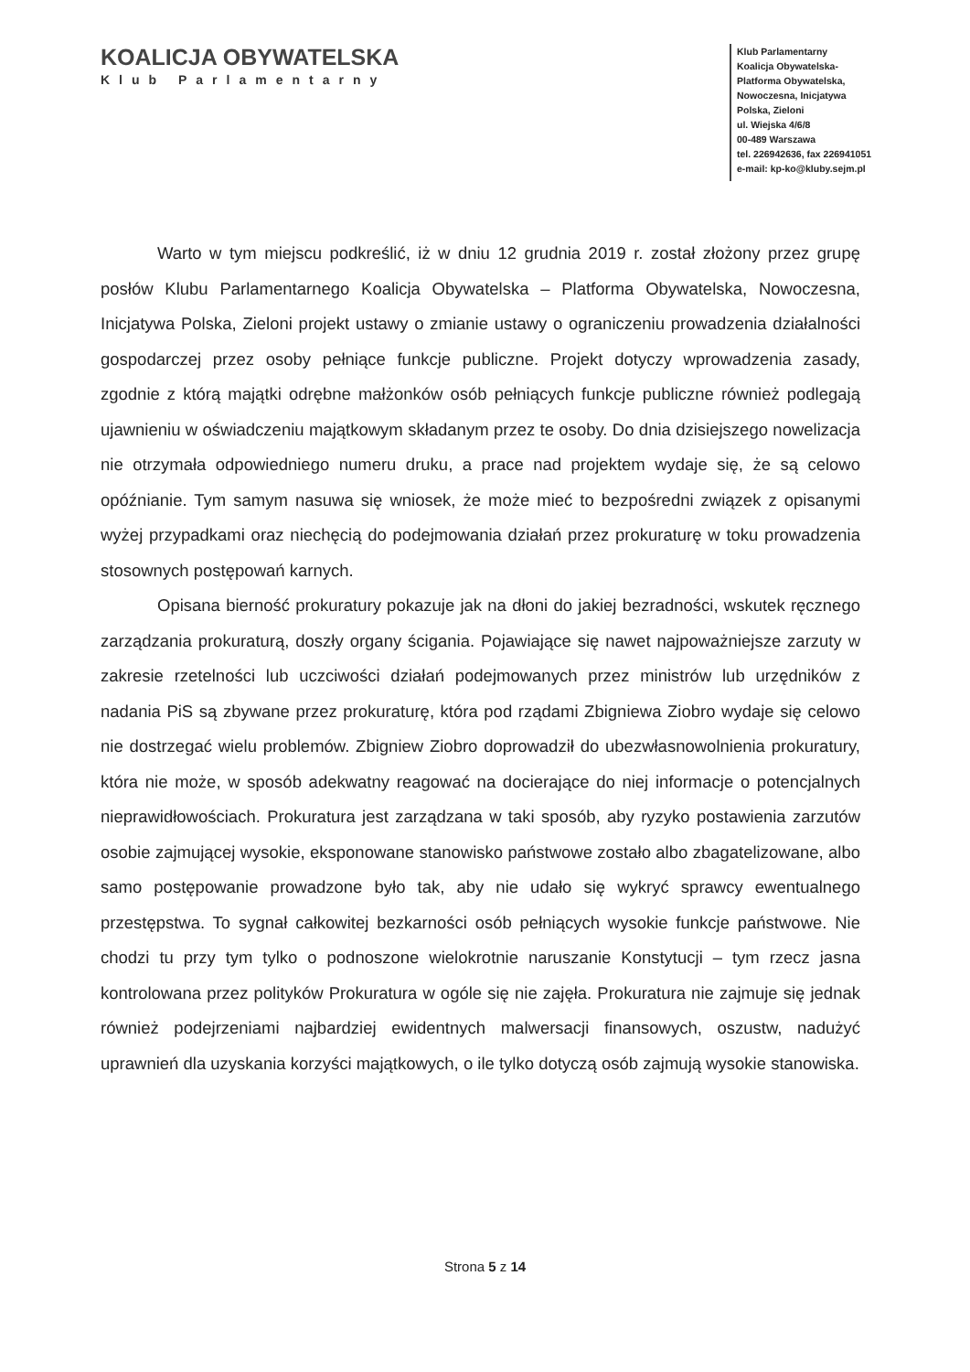KOALICJA OBYWATELSKA
Klub Parlamentarny
Klub Parlamentarny
Koalicja Obywatelska-
Platforma Obywatelska,
Nowoczesna, Inicjatywa
Polska, Zieloni
ul. Wiejska 4/6/8
00-489 Warszawa
tel. 226942636, fax 226941051
e-mail: kp-ko@kluby.sejm.pl
Warto w tym miejscu podkreślić, iż w dniu 12 grudnia 2019 r. został złożony przez grupę posłów Klubu Parlamentarnego Koalicja Obywatelska – Platforma Obywatelska, Nowoczesna, Inicjatywa Polska, Zieloni projekt ustawy o zmianie ustawy o ograniczeniu prowadzenia działalności gospodarczej przez osoby pełniące funkcje publiczne. Projekt dotyczy wprowadzenia zasady, zgodnie z którą majątki odrębne małżonków osób pełniących funkcje publiczne również podlegają ujawnieniu w oświadczeniu majątkowym składanym przez te osoby. Do dnia dzisiejszego nowelizacja nie otrzymała odpowiedniego numeru druku, a prace nad projektem wydaje się, że są celowo opóźnianie. Tym samym nasuwa się wniosek, że może mieć to bezpośredni związek z opisanymi wyżej przypadkami oraz niechęcią do podejmowania działań przez prokuraturę w toku prowadzenia stosownych postępowań karnych.
Opisana bierność prokuratury pokazuje jak na dłoni do jakiej bezradności, wskutek ręcznego zarządzania prokuraturą, doszły organy ścigania. Pojawiające się nawet najpoważniejsze zarzuty w zakresie rzetelności lub uczciwości działań podejmowanych przez ministrów lub urzędników z nadania PiS są zbywane przez prokuraturę, która pod rządami Zbigniewa Ziobro wydaje się celowo nie dostrzegać wielu problemów. Zbigniew Ziobro doprowadził do ubezwłasnowolnienia prokuratury, która nie może, w sposób adekwatny reagować na docierające do niej informacje o potencjalnych nieprawidłowościach. Prokuratura jest zarządzana w taki sposób, aby ryzyko postawienia zarzutów osobie zajmującej wysokie, eksponowane stanowisko państwowe zostało albo zbagatelizowane, albo samo postępowanie prowadzone było tak, aby nie udało się wykryć sprawcy ewentualnego przestępstwa. To sygnał całkowitej bezkarności osób pełniących wysokie funkcje państwowe. Nie chodzi tu przy tym tylko o podnoszone wielokrotnie naruszanie Konstytucji – tym rzecz jasna kontrolowana przez polityków Prokuratura w ogóle się nie zajęła. Prokuratura nie zajmuje się jednak również podejrzeniami najbardziej ewidentnych malwersacji finansowych, oszustw, nadużyć uprawnień dla uzyskania korzyści majątkowych, o ile tylko dotyczą osób zajmują wysokie stanowiska.
Strona 5 z 14